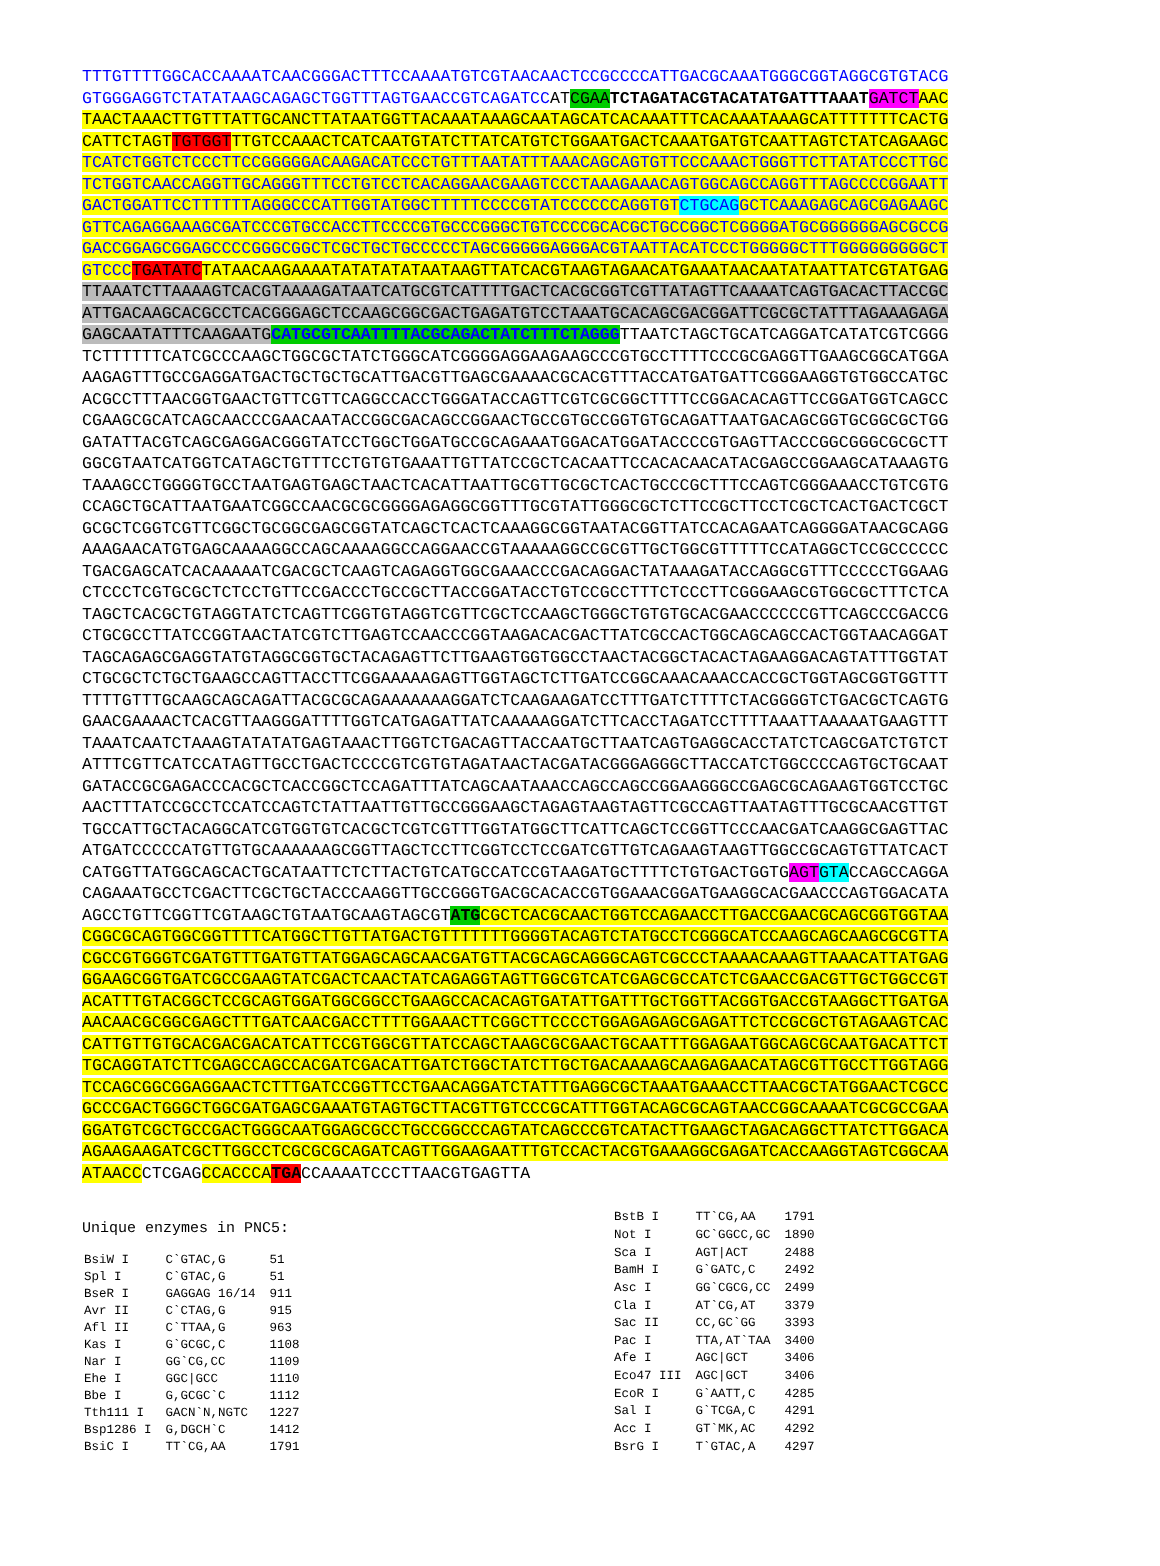TTTGTTTTGGCACCAAAATCAACGGGACTTTCCAAAATGTCGTAACAACTCCGCCCCATTGACGCAAATGGGCGGTAGGCGTGTACG GTGGGAGGTCTATATAAGCAGAGCTGGTTTAGTGAACCGTCAGATCCATCGAA TCTAGATACGTACATATGATTTAAAT GATCT AAC TAACTAAACTTGTTTATTGCANCTTATAATGGTTACAAATAAAGCAATAGCATCACAAATTTCACAAATAAAGCATTTTTTTCACTG CATTCTAGTTGTGGTTTGTCCAAACTCATCAATGTATCTTATCATGTCTGGAATGACTCAAATGATGTCAATTAGTCTATCAGAAGC TCATCTGGTCTCCCTTCCGGGGGACAAGACATCCCTGTTTAATATTTAAACAGCAGTGTTCCCAAACTGGGTTCTTATATCCCTTGC TCTGGTCAACCAGGTTGCAGGGTTTCCTGTCCTCACAGGAACGAAGTCCCTAAAGAAACAGTGGCAGCCAGGTTTAGCCCCGGAATT GACTGGATTCCTTTTTTAGGGCCCATTGGTATGGCTTTTTCCCCGTATCCCCCCAGGTGTCTGCAGGCTCAAAGAGCAGCGAGAAGC GTTCAGAGGAAAGCGATCCCGTGCCACCTTCCCCGTGCCCGGGCTGTCCCCGCACGCTGCCGGCTCGGGGATGCGGGGGGAGCGCCG GACCGGAGCGGAGCCCCGGGCGGCTCGCTGCTGCCCCCTAGCGGGGGAGGGACGTAATTACATCCCTGGGGGCTTTGGGGGGGGGCT GTCCC TGATATC TATAACAAGAAAATATATATATAATAAGTTATCACGTAAGTAGAACATGAAATAACAATATAATTATCGTATGAG TTAAATCTTAAAAGTCACGTAAAAGATAATCATGCGTCATTTTGACTCACGCGGTCGTTATAGTTCAAAATCAGTGACACTTACCGC ATTGACAAGCACGCCTCACGGGAGCTCCAAGCGGCGACTGAGATGTCCTAAATGCACAGCGACGGATTCGCGCTATTTAGAAAGAGA GAGCAATATTTCAAGAATG CATGCGTCAATTTTACGCAGACTATCTTTCTAGGGTTAATCTAGCTGCATCAGGATCATATCGTCGGG TCTTTTTTCATCGCCCAAGCTGGCGCTATCTGGGCATCGGGGAGGAAGAAGCCCGTGCCTTTTCCCGCGAGGTTGAAGCGGCATGGA AAGAGTTTGCCGAGGATGACTGCTGCTGCATTGACGTTGAGCGAAAACGCACGTTTACCATGATGATTCGGGAAGGTGTGGCCATGC ACGCCTTTAACGGTGAACTGTTCGTTCAGGCCACCTGGGATACCAGTTCGTCGCGGCTTTTCCGGACACAGTTCCGGATGGTCAGCC CGAAGCGCATCAGCAACCCGAACAATACCGGCGACAGCCGGAACTGCCGTGCCGGTGTGCAGATTAATGACAGCGGTGCGGCGCTGG GATATTACGTCAGCGAGGACGGGTATCCTGGCTGGATGCCGCAGAAATGGACATGGATACCCCGTGAGTTACCCGGCGGGCGCGCTT GGCGTAATCATGGTCATAGCTGTTTCCTGTGTGAAATTGTTATCCGCTCACAATTCCACACAACATACGAGCCGGAAGCATAAAGTG TAAAGCCTGGGGTGCCTAATGAGTGAGCTAACTCACATTAATTGCGTTGCGCTCACTGCCCGCTTTCCAGTCGGGAAACCTGTCGTG CCAGCTGCATTAATGAATCGGCCAACGCGCGGGGAGAGGCGGTTTGCGTATTGGGCGCTCTTCCGCTTCCTCGCTCACTGACTCGCT GCGCTCGGTCGTTCGGCTGCGGCGAGCGGTATCAGCTCACTCAAAGGCGGTAATACGGTTATCCACAGAATCAGGGGATAACGCAGG AAAGAACATGTGAGCAAAAGGCCAGCAAAAGGCCAGGAACCGTAAAAAGGCCGCGTTGCTGGCGTTTTTCCATAGGCTCCGCCCCCC TGACGAGCATCACAAAAATCGACGCTCAAGTCAGAGGTGGCGAAACCCGACAGGACTATAAAGATACCAGGCGTTTCCCCCTGGAAG CTCCCTCGTGCGCTCTCCTGTTCCGACCCTGCCGCTTACCGGATACCTGTCCGCCTTTCTCCCTTCGGGAAGCGTGGCGCTTTCTCA TAGCTCACGCTGTAGGTATCTCAGTTCGGTGTAGGTCGTTCGCTCCAAGCTGGGCTGTGTGCACGAACCCCCCGTTCAGCCCGACCG CTGCGCCTTATCCGGTAACTATCGTCTTGAGTCCAACCCGGTAAGACACGACTTATCGCCACTGGCAGCAGCCACTGGTAACAGGAT TAGCAGAGCGAGGTATGTAGGCGGTGCTACAGAGTTCTTGAAGTGGTGGCCTAACTACGGCTACACTAGAAGGACAGTATTTGGTAT CTGCGCTCTGCTGAAGCCAGTTACCTTCGGAAAAAGAGTTGGTAGCTCTTGATCCGGCAAACAAACCACCGCTGGTAGCGGTGGTTT TTTTGTTTGCAAGCAGCAGATTACGCGCAGAAAAAAAGGATCTCAAGAAGATCCTTTGATCTTTTCTACGGGGTCTGACGCTCAGTG GAACGAAAACTCACGTTAAGGGATTTTGGTCATGAGATTATCAAAAAGGATCTTCACCTAGATCCTTTTAAATTAAAAATGAAGTTT TAAATCAATCTAAAGTATATATGAGTAAACTTGGTCTGACAGTTACCAATGCTTAATCAGTGAGGCACCTATCTCAGCGATCTGTCT ATTTCGTTCATCCATAGTTGCCTGACTCCCCGTCGTGTAGATAACTACGATACGGGAGGGCTTACCATCTGGCCCCAGTGCTGCAAT GATACCGCGAGACCCACGCTCACCGGCTCCAGATTTATCAGCAATAAACCAGCCAGCCGGAAGGGCCGAGCGCAGAAGTGGTCCTGC AACTTTATCCGCCTCCATCCAGTCTATTAATTGTTGCCGGGAAGCTAGAGTAAGTAGTTCGCCAGTTAATAGTTTGCGCAACGTTGT TGCCATTGCTACAGGCATCGTGGTGTCACGCTCGTCGTTTGGTATGGCTTCATTCAGCTCCGGTTCCCAACGATCAAGGCGAGTTAC ATGATCCCCCATGTTGTGCAAAAAAGCGGTTAGCTCCTTCGGTCCTCCGATCGTTGTCAGAAGTAAGTTGGCCGCAGTGTTATCACT CATGGTTATGGCAGCACTGCATAATTCTCTTACTGTCATGCCATCCGTAAGATGCTTTTCTGTGACTGGTGAGT GTACCAGCCAGGA CAGAAATGCCTCGACTTCGCTGCTACCCAAGGTTGCCGGGTGACGCACACCGTGGAAACGGATGAAGGCACGAACCCAGTGGACATA AGCCTGTTCGGTTCGTAAGCTGTAATGCAAGTAGCGTATG CGCTCACGCAACTGGTCCAGAACCTTGACCGAACGCAGCGGTGGTAA CGGCGCAGTGGCGGTTTTCATGGCTTGTTATGACTGTTTTTTTGGGGTACAGTCTATGCCTCGGGCATCCAAGCAGCAAGCGCGTTA CGCCGTGGGTCGATGTTTGATGTTATGGAGCAGCAACGATGTTACGCAGCAGGGCAGTCGCCCTAAAACAAAGTTAAACATTATGAG GGAAGCGGTGATCGCCGAAGTATCGACTCAACTATCAGAGGTAGTTGGCGTCATCGAGCGCCATCTCGAACCGACGTTGCTGGCCGT ACATTTGTACGGCTCCGCAGTGGATGGCGGCCTGAAGCCACACAGTGATATTGATTTGCTGGTTACGGTGACCGTAAGGCTTGATGA AACAACGCGGCGAGCTTTGATCAACGACCTTTTGGAAACTTCGGCTTCCCCTGGAGAGAGCGAGATTCTCCGCGCTGTAGAAGTCAC CATTGTTGTGCACGACGACATCATTCCGTGGCGTTATCCAGCTAAGCGCGAACTGCAATTTGGAGAATGGCAGCGCAATGACATTCT TGCAGGTATCTTCGAGCCAGCCACGATCGACATTGATCTGGCTATCTTGCTGACAAAAGCAAGAGAACATAGCGTTGCCTTGGTAGG TCCAGCGGCGGAGGAACTCTTTGATCCGGTTCCTGAACAGGATCTATTTGAGGCGCTAAATGAAACCTTAACGCTATGGAACTCGCC GCCCGACTGGGCTGGCGATGAGCGAAATGTAGTGCTTACGTTGTCCCGCATTTGGTACAGCGCAGTAACCGGCAAAATCGCGCCGAA GGATGTCGCTGCCGACTGGGCAATGGAGCGCCTGCCGGCCCAGTATCAGCCCGTCATACTTGAAGCTAGACAGGCTTATCTTGGACA AGAAGAAGATCGCTTGGCCTCGCGCGCAGATCAGTTGGAAGAATTTGTCCACTACGTGAAAGGCGAGATCACCAAGGTAGTCGGCAA ATAACCCTCGAGCCACCCA TGACCAAAATCCCTTAACGTGAGTTA
Unique enzymes in PNC5:
| BsiW I | C`GTAC,G | 51 |
| Spl I | C`GTAC,G | 51 |
| BseR I | GAGGAG 16/14 | 911 |
| Avr II | C`CTAG,G | 915 |
| Afl II | C`TTAA,G | 963 |
| Kas I | G`GCGC,C | 1108 |
| Nar I | GG`CG,CC | 1109 |
| Ehe I | GGC/GCC | 1110 |
| Bbe I | G,GCGC`C | 1112 |
| Tth111 I | GACN`N,NGTC | 1227 |
| Bsp1286 I | G,DGCH`C | 1412 |
| BsiC I | TT`CG,AA | 1791 |
| BstB I | TT`CG,AA | 1791 |
| Not I | GC`GGCC,GC | 1890 |
| Sca I | AGT/ACT | 2488 |
| BamH I | G`GATC,C | 2492 |
| Asc I | GG`CGCG,CC | 2499 |
| Cla I | AT`CG,AT | 3379 |
| Sac II | CC,GC`GG | 3393 |
| Pac I | TTA,AT`TAA | 3400 |
| Afe I | AGC/GCT | 3406 |
| Eco47 III | AGC/GCT | 3406 |
| EcoR I | G`AATT,C | 4285 |
| Sal I | G`TCGA,C | 4291 |
| Acc I | GT`MK,AC | 4292 |
| BsrG I | T`GTAC,A | 4297 |